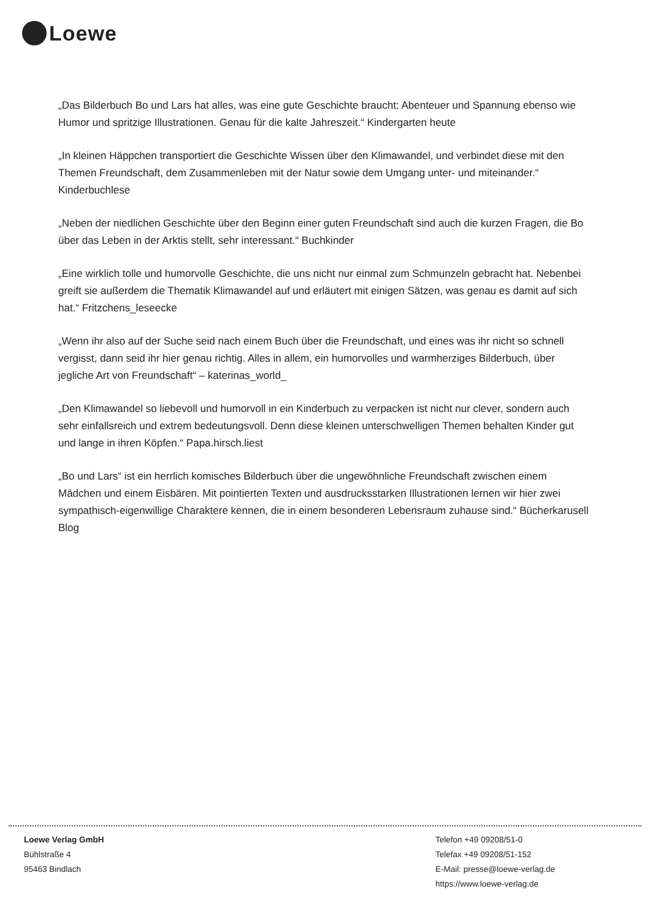Loewe
„Das Bilderbuch Bo und Lars hat alles, was eine gute Geschichte braucht: Abenteuer und Spannung ebenso wie Humor und spritzige Illustrationen. Genau für die kalte Jahreszeit.“ Kindergarten heute
„In kleinen Häppchen transportiert die Geschichte Wissen über den Klimawandel, und verbindet diese mit den Themen Freundschaft, dem Zusammenleben mit der Natur sowie dem Umgang unter- und miteinander.“ Kinderbuchlese
„Neben der niedlichen Geschichte über den Beginn einer guten Freundschaft sind auch die kurzen Fragen, die Bo über das Leben in der Arktis stellt, sehr interessant.“ Buchkinder
„Eine wirklich tolle und humorvolle Geschichte, die uns nicht nur einmal zum Schmunzeln gebracht hat. Nebenbei greift sie außerdem die Thematik Klimawandel auf und erläutert mit einigen Sätzen, was genau es damit auf sich hat.“ Fritzchens_leseecke
„Wenn ihr also auf der Suche seid nach einem Buch über die Freundschaft, und eines was ihr nicht so schnell vergisst, dann seid ihr hier genau richtig. Alles in allem, ein humorvolles und warmherziges Bilderbuch, über jegliche Art von Freundschaft“ – katerinas_world_
„Den Klimawandel so liebevoll und humorvoll in ein Kinderbuch zu verpacken ist nicht nur clever, sondern auch sehr einfallsreich und extrem bedeutungsvoll. Denn diese kleinen unterschwelligen Themen behalten Kinder gut und lange in ihren Köpfen.“ Papa.hirsch.liest
„Bo und Lars“ ist ein herrlich komisches Bilderbuch über die ungewöhnliche Freundschaft zwischen einem Mädchen und einem Eisbären. Mit pointierten Texten und ausdrucksstarken Illustrationen lernen wir hier zwei sympathisch-eigenwillige Charaktere kennen, die in einem besonderen Lebensraum zuhause sind.“ Bücherkarusell Blog
Loewe Verlag GmbH
Bühlstraße 4
95463 Bindlach
Telefon +49 09208/51-0
Telefax +49 09208/51-152
E-Mail: presse@loewe-verlag.de
https://www.loewe-verlag.de